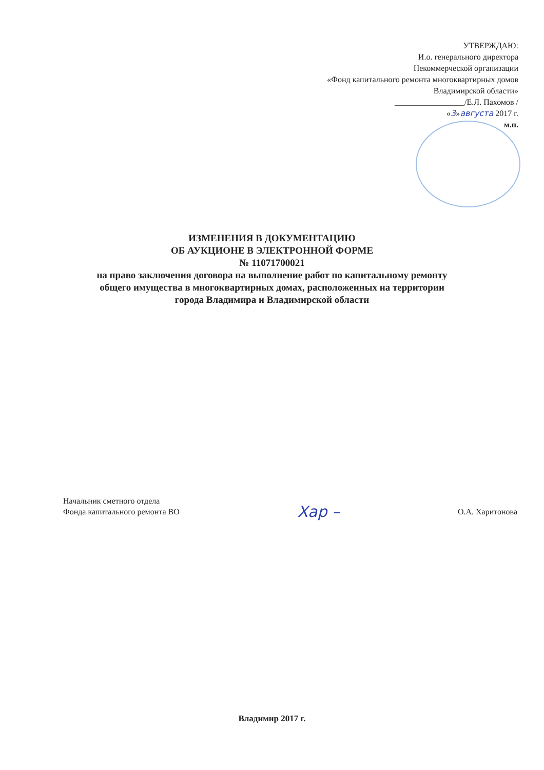УТВЕРЖДАЮ:
И.о. генерального директора
Некоммерческой организации
«Фонд капитального ремонта многоквартирных домов
Владимирской области»
_________________/Е.Л. Пахомов /
«3»августа 2017 г.
м.п.
ИЗМЕНЕНИЯ В ДОКУМЕНТАЦИЮ
ОБ АУКЦИОНЕ В ЭЛЕКТРОННОЙ ФОРМЕ
№ 11071700021
на право заключения договора на выполнение работ по капитальному ремонту
общего имущества в многоквартирных домах, расположенных на территории
города Владимира и Владимирской области
Начальник сметного отдела
Фонда капитального ремонта ВО
Хар –
О.А. Харитонова
Владимир 2017 г.